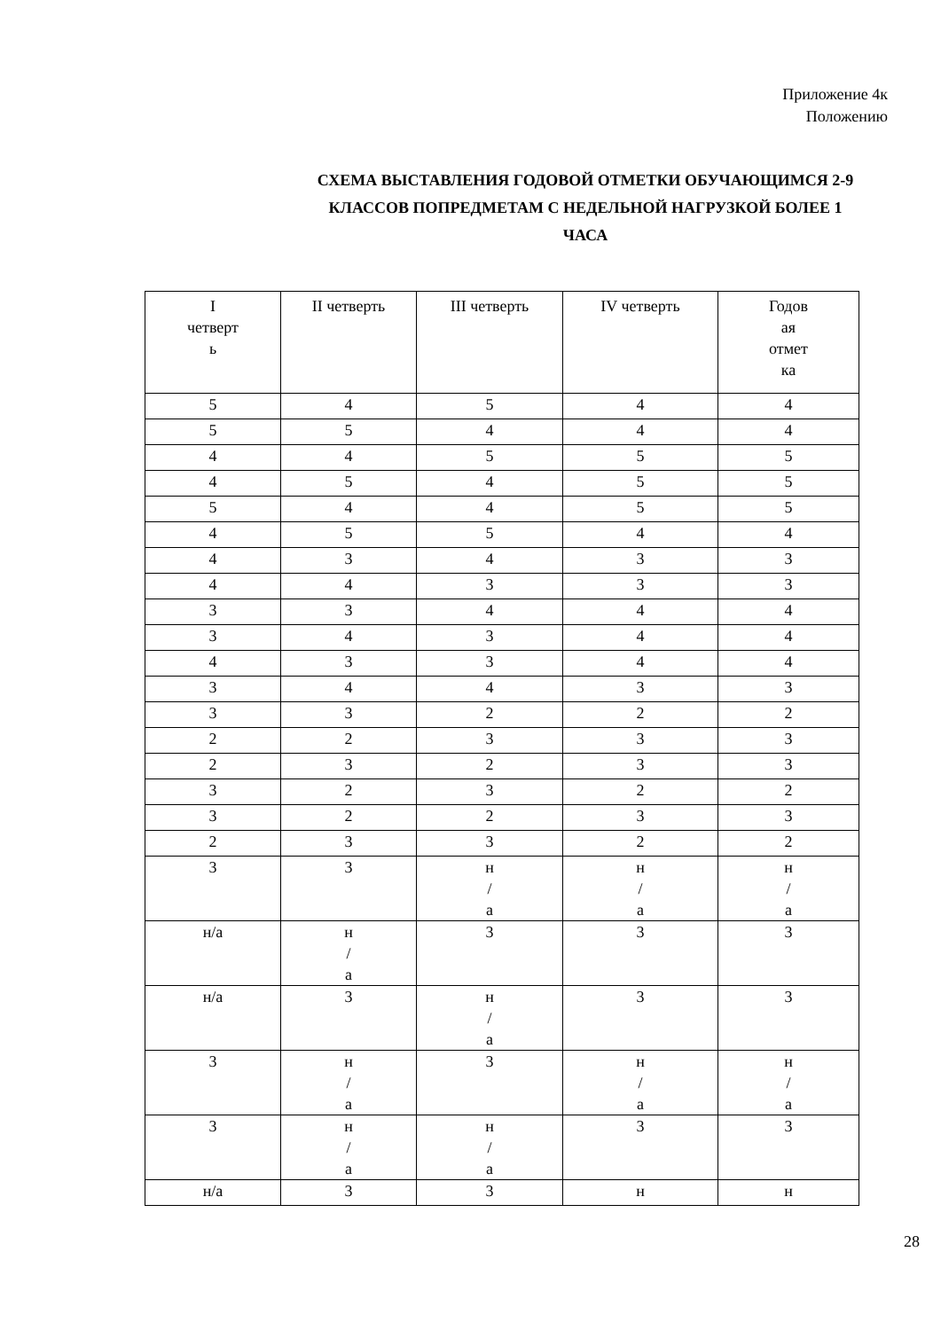Приложение 4к
Положению
СХЕМА ВЫСТАВЛЕНИЯ ГОДОВОЙ ОТМЕТКИ ОБУЧАЮЩИМСЯ 2-9
КЛАССОВ ПОПРЕДМЕТАМ С НЕДЕЛЬНОЙ НАГРУЗКОЙ БОЛЕЕ 1
ЧАСА
| I четверт ь | II четверть | III четверть | IV четверть | Годов ая отмет ка |
| --- | --- | --- | --- | --- |
| 5 | 4 | 5 | 4 | 4 |
| 5 | 5 | 4 | 4 | 4 |
| 4 | 4 | 5 | 5 | 5 |
| 4 | 5 | 4 | 5 | 5 |
| 5 | 4 | 4 | 5 | 5 |
| 4 | 5 | 5 | 4 | 4 |
| 4 | 3 | 4 | 3 | 3 |
| 4 | 4 | 3 | 3 | 3 |
| 3 | 3 | 4 | 4 | 4 |
| 3 | 4 | 3 | 4 | 4 |
| 4 | 3 | 3 | 4 | 4 |
| 3 | 4 | 4 | 3 | 3 |
| 3 | 3 | 2 | 2 | 2 |
| 2 | 2 | 3 | 3 | 3 |
| 2 | 3 | 2 | 3 | 3 |
| 3 | 2 | 3 | 2 | 2 |
| 3 | 2 | 2 | 3 | 3 |
| 2 | 3 | 3 | 2 | 2 |
| 3 | 3 | н / а | н / а | н / а |
| н/а | н / а | 3 | 3 | 3 |
| н/а | 3 | н / а | 3 | 3 |
| 3 | н / а | 3 | н / а | н / а |
| 3 | н / а | н / а | 3 | 3 |
| н/а | 3 | 3 | н | н |
28